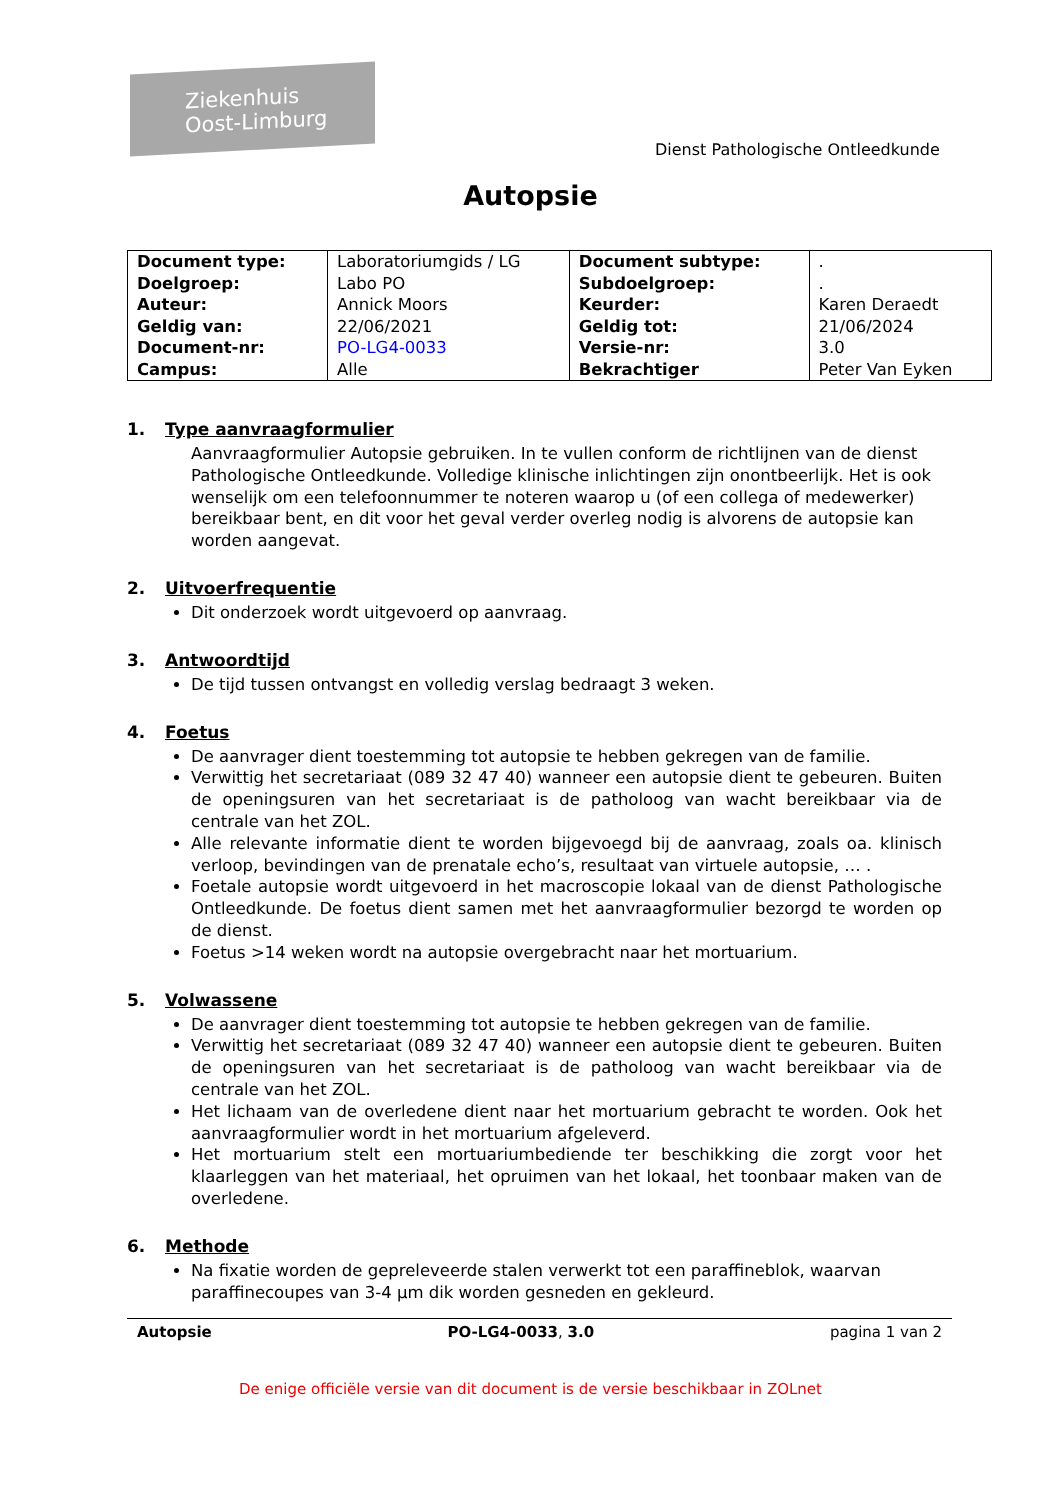Ziekenhuis
Oost-Limburg
Dienst Pathologische Ontleedkunde
Autopsie
| Document type: | Laboratoriumgids / LG | Document subtype: | . |
| Doelgroep: | Labo PO | Subdoelgroep: | . |
| Auteur: | Annick Moors | Keurder: | Karen Deraedt |
| Geldig van: | 22/06/2021 | Geldig tot: | 21/06/2024 |
| Document-nr: | PO-LG4-0033 | Versie-nr: | 3.0 |
| Campus: | Alle | Bekrachtiger | Peter Van Eyken |
1. Type aanvraagformulier
Aanvraagformulier Autopsie gebruiken. In te vullen conform de richtlijnen van de dienst Pathologische Ontleedkunde. Volledige klinische inlichtingen zijn onontbeerlijk. Het is ook wenselijk om een telefoonnummer te noteren waarop u (of een collega of medewerker) bereikbaar bent, en dit voor het geval verder overleg nodig is alvorens de autopsie kan worden aangevat.
2. Uitvoerfrequentie
Dit onderzoek wordt uitgevoerd op aanvraag.
3. Antwoordtijd
De tijd tussen ontvangst en volledig verslag bedraagt 3 weken.
4. Foetus
De aanvrager dient toestemming tot autopsie te hebben gekregen van de familie.
Verwittig het secretariaat (089 32 47 40) wanneer een autopsie dient te gebeuren. Buiten de openingsuren van het secretariaat is de patholoog van wacht bereikbaar via de centrale van het ZOL.
Alle relevante informatie dient te worden bijgevoegd bij de aanvraag, zoals oa. klinisch verloop, bevindingen van de prenatale echo’s, resultaat van virtuele autopsie, … .
Foetale autopsie wordt uitgevoerd in het macroscopie lokaal van de dienst Pathologische Ontleedkunde. De foetus dient samen met het aanvraagformulier bezorgd te worden op de dienst.
Foetus >14 weken wordt na autopsie overgebracht naar het mortuarium.
5. Volwassene
De aanvrager dient toestemming tot autopsie te hebben gekregen van de familie.
Verwittig het secretariaat (089 32 47 40) wanneer een autopsie dient te gebeuren. Buiten de openingsuren van het secretariaat is de patholoog van wacht bereikbaar via de centrale van het ZOL.
Het lichaam van de overledene dient naar het mortuarium gebracht te worden. Ook het aanvraagformulier wordt in het mortuarium afgeleverd.
Het mortuarium stelt een mortuariumbediende ter beschikking die zorgt voor het klaarleggen van het materiaal, het opruimen van het lokaal, het toonbaar maken van de overledene.
6. Methode
Na fixatie worden de gepreleveerde stalen verwerkt tot een paraffineblok, waarvan paraffinecoupes van 3-4 µm dik worden gesneden en gekleurd.
Autopsie PO-LG4-0033, 3.0 pagina 1 van 2
De enige officiële versie van dit document is de versie beschikbaar in ZOLnet